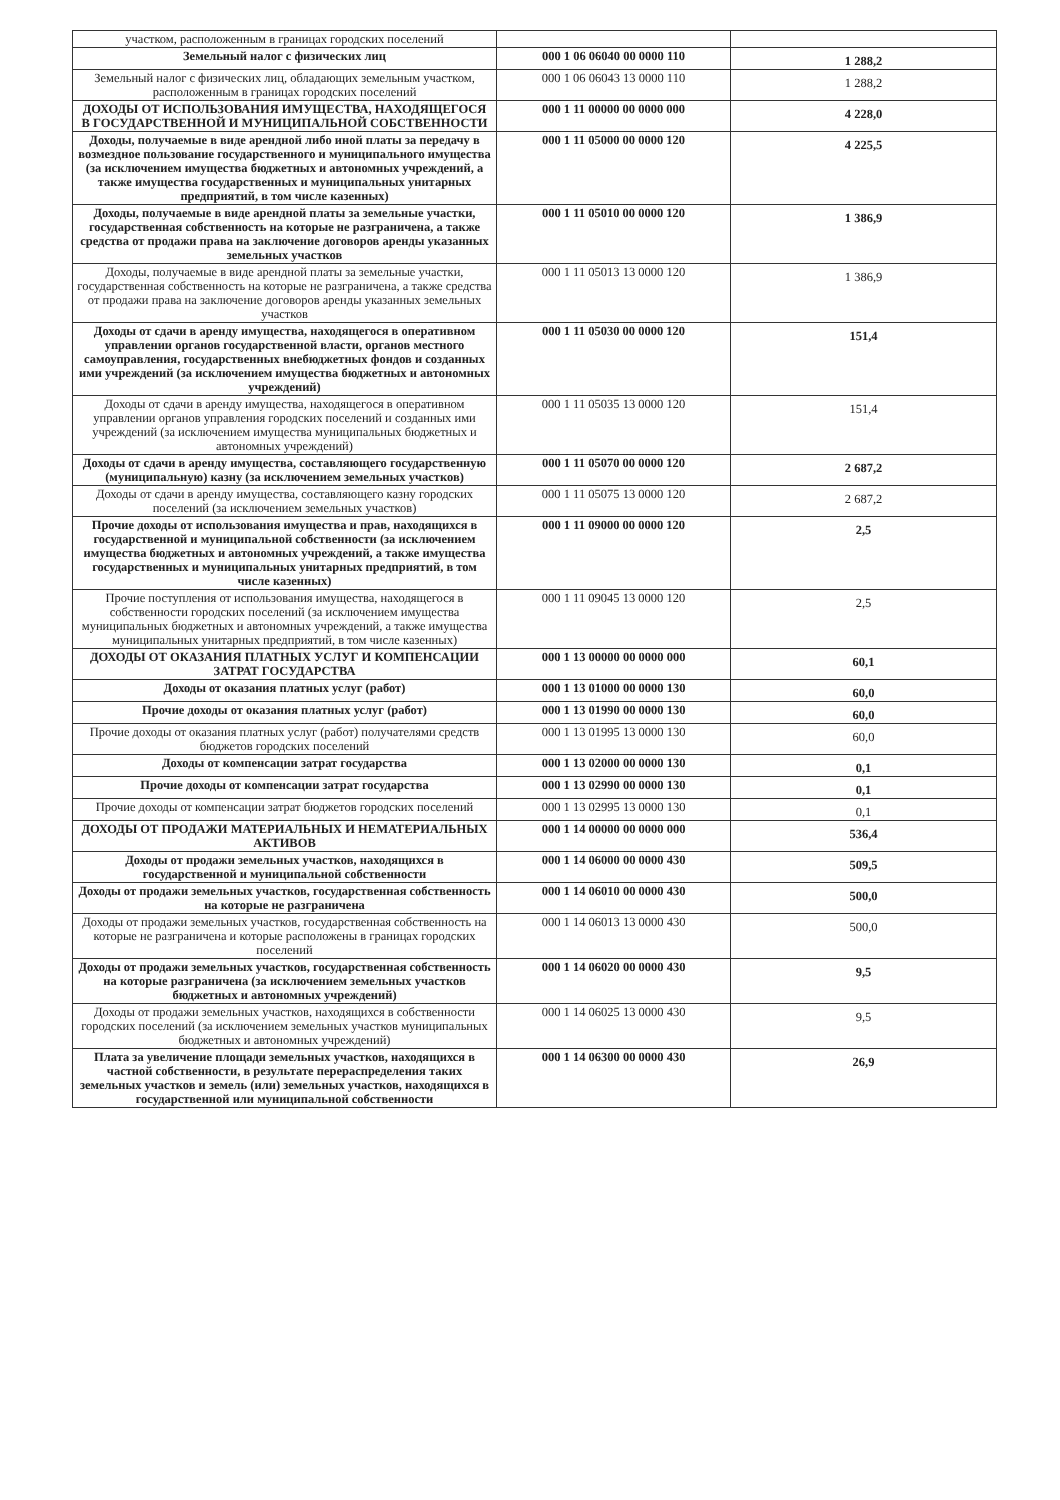| участком, расположенным в границах городских поселений | | |
| Земельный налог с физических лиц | 000 1 06 06040 00 0000 110 | 1 288,2 |
| Земельный налог с физических лиц, обладающих земельным участком, расположенным в границах городских поселений | 000 1 06 06043 13 0000 110 | 1 288,2 |
| ДОХОДЫ ОТ ИСПОЛЬЗОВАНИЯ ИМУЩЕСТВА, НАХОДЯЩЕГОСЯ В ГОСУДАРСТВЕННОЙ И МУНИЦИПАЛЬНОЙ СОБСТВЕННОСТИ | 000 1 11 00000 00 0000 000 | 4 228,0 |
| Доходы, получаемые в виде арендной либо иной платы за передачу в возмездное пользование государственного и муниципального имущества (за исключением имущества бюджетных и автономных учреждений, а также имущества государственных и муниципальных унитарных предприятий, в том числе казенных) | 000 1 11 05000 00 0000 120 | 4 225,5 |
| Доходы, получаемые в виде арендной платы за земельные участки, государственная собственность на которые не разграничена, а также средства от продажи права на заключение договоров аренды указанных земельных участков | 000 1 11 05010 00 0000 120 | 1 386,9 |
| Доходы, получаемые в виде арендной платы за земельные участки, государственная собственность на которые не разграничена, а также средства от продажи права на заключение договоров аренды указанных земельных участков | 000 1 11 05013 13 0000 120 | 1 386,9 |
| Доходы от сдачи в аренду имущества, находящегося в оперативном управлении органов государственной власти, органов местного самоуправления, государственных внебюджетных фондов и созданных ими учреждений (за исключением имущества бюджетных и автономных учреждений) | 000 1 11 05030 00 0000 120 | 151,4 |
| Доходы от сдачи в аренду имущества, находящегося в оперативном управлении органов управления городских поселений и созданных ими учреждений (за исключением имущества муниципальных бюджетных и автономных учреждений) | 000 1 11 05035 13 0000 120 | 151,4 |
| Доходы от сдачи в аренду имущества, составляющего государственную (муниципальную) казну (за исключением земельных участков) | 000 1 11 05070 00 0000 120 | 2 687,2 |
| Доходы от сдачи в аренду имущества, составляющего казну городских поселений (за исключением земельных участков) | 000 1 11 05075 13 0000 120 | 2 687,2 |
| Прочие доходы от использования имущества и прав, находящихся в государственной и муниципальной собственности (за исключением имущества бюджетных и автономных учреждений, а также имущества государственных и муниципальных унитарных предприятий, в том числе казенных) | 000 1 11 09000 00 0000 120 | 2,5 |
| Прочие поступления от использования имущества, находящегося в собственности городских поселений (за исключением имущества муниципальных бюджетных и автономных учреждений, а также имущества муниципальных унитарных предприятий, в том числе казенных) | 000 1 11 09045 13 0000 120 | 2,5 |
| ДОХОДЫ ОТ ОКАЗАНИЯ ПЛАТНЫХ УСЛУГ И КОМПЕНСАЦИИ ЗАТРАТ ГОСУДАРСТВА | 000 1 13 00000 00 0000 000 | 60,1 |
| Доходы от оказания платных услуг (работ) | 000 1 13 01000 00 0000 130 | 60,0 |
| Прочие доходы от оказания платных услуг (работ) | 000 1 13 01990 00 0000 130 | 60,0 |
| Прочие доходы от оказания платных услуг (работ) получателями средств бюджетов городских поселений | 000 1 13 01995 13 0000 130 | 60,0 |
| Доходы от компенсации затрат государства | 000 1 13 02000 00 0000 130 | 0,1 |
| Прочие доходы от компенсации затрат государства | 000 1 13 02990 00 0000 130 | 0,1 |
| Прочие доходы от компенсации затрат бюджетов городских поселений | 000 1 13 02995 13 0000 130 | 0,1 |
| ДОХОДЫ ОТ ПРОДАЖИ МАТЕРИАЛЬНЫХ И НЕМАТЕРИАЛЬНЫХ АКТИВОВ | 000 1 14 00000 00 0000 000 | 536,4 |
| Доходы от продажи земельных участков, находящихся в государственной и муниципальной собственности | 000 1 14 06000 00 0000 430 | 509,5 |
| Доходы от продажи земельных участков, государственная собственность на которые не разграничена | 000 1 14 06010 00 0000 430 | 500,0 |
| Доходы от продажи земельных участков, государственная собственность на которые не разграничена и которые расположены в границах городских поселений | 000 1 14 06013 13 0000 430 | 500,0 |
| Доходы от продажи земельных участков, государственная собственность на которые разграничена (за исключением земельных участков бюджетных и автономных учреждений) | 000 1 14 06020 00 0000 430 | 9,5 |
| Доходы от продажи земельных участков, находящихся в собственности городских поселений (за исключением земельных участков муниципальных бюджетных и автономных учреждений) | 000 1 14 06025 13 0000 430 | 9,5 |
| Плата за увеличение площади земельных участков, находящихся в частной собственности, в результате перераспределения таких земельных участков и земель (или) земельных участков, находящихся в государственной или муниципальной собственности | 000 1 14 06300 00 0000 430 | 26,9 |